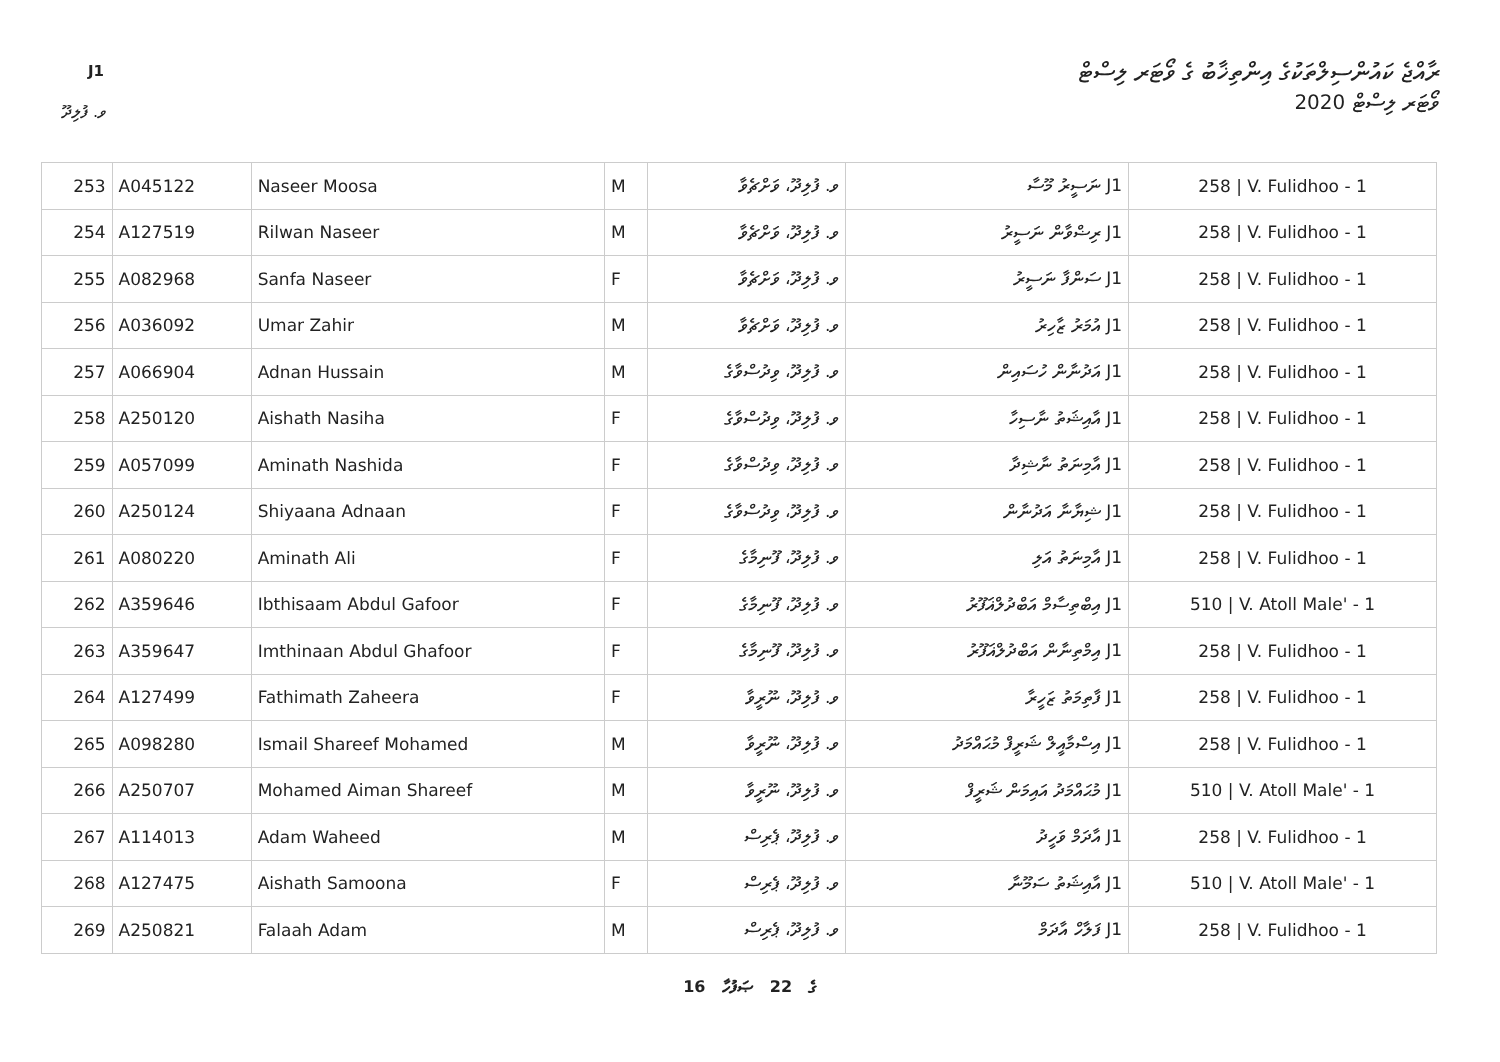J1
ރާއްޖެ ކައުންސިލްތަކުގެ އިންތިޚާބު ގެ ވޯޓަރ ލިސްޓް
ވޯޓަރ ލިސްޓް 2020 ވ. ފުލިދޫ
| 253 | A045122 | Naseer Moosa | M | ވ. ފުލިދޫ، ވަށްޗެވާ | J1 ނަސީރު މޫސާ | 258 / V. Fulidhoo - 1 |
| 254 | A127519 | Rilwan Naseer | M | ވ. ފުލިދޫ، ވަށްޗެވާ | J1 ރިޟްވާން ނަސީރު | 258 / V. Fulidhoo - 1 |
| 255 | A082968 | Sanfa Naseer | F | ވ. ފުލިދޫ، ވަށްޗެވާ | J1 ސަންފާ ނަސީރު | 258 / V. Fulidhoo - 1 |
| 256 | A036092 | Umar Zahir | M | ވ. ފުލިދޫ، ވަށްޗެވާ | J1 އުމަރު ޒާހިރު | 258 / V. Fulidhoo - 1 |
| 257 | A066904 | Adnan Hussain | M | ވ. ފުލިދޫ، ވިދުސްވާގެ | J1 އަދުނާން ހުސައިން | 258 / V. Fulidhoo - 1 |
| 258 | A250120 | Aishath Nasiha | F | ވ. ފުލިދޫ، ވިދުސްވާގެ | J1 އާއިޝަތު ނާސިހާ | 258 / V. Fulidhoo - 1 |
| 259 | A057099 | Aminath Nashida | F | ވ. ފުލިދޫ، ވިދުސްވާގެ | J1 އާމިނަތު ނާޝިދާ | 258 / V. Fulidhoo - 1 |
| 260 | A250124 | Shiyaana Adnaan | F | ވ. ފުލިދޫ، ވިދުސްވާގެ | J1 ޝިޔާނާ އަދުނާން | 258 / V. Fulidhoo - 1 |
| 261 | A080220 | Aminath Ali | F | ވ. ފުލިދޫ، ފޫނިމާގެ | J1 އާމިނަތު އަލި | 258 / V. Fulidhoo - 1 |
| 262 | A359646 | Ibthisaam Abdul Gafoor | F | ވ. ފުލިދޫ، ފޫނިމާގެ | J1 އިބްތިސާމް އަބްދުލްޣަފޫރު | 510 / V. Atoll Male' - 1 |
| 263 | A359647 | Imthinaan Abdul Ghafoor | F | ވ. ފުލިދޫ، ފޫނިމާގެ | J1 އިމްތިނާން އަބްދުލްޣަފޫރު | 258 / V. Fulidhoo - 1 |
| 264 | A127499 | Fathimath Zaheera | F | ވ. ފުލިދޫ، ނޫރީވާ | J1 ފާތިމަތު ޒަހީރާ | 258 / V. Fulidhoo - 1 |
| 265 | A098280 | Ismail Shareef Mohamed | M | ވ. ފުލިދޫ، ނޫރީވާ | J1 އިސްމާއީލް ޝަރީފް މުޙައްމަދު | 258 / V. Fulidhoo - 1 |
| 266 | A250707 | Mohamed Aiman Shareef | M | ވ. ފުލިދޫ، ނޫރީވާ | J1 މުޙައްމަދު އައިމަން ޝަރީފް | 510 / V. Atoll Male' - 1 |
| 267 | A114013 | Adam Waheed | M | ވ. ފުލިދޫ، ޕެރިސް | J1 އާދަމް ވަހީދު | 258 / V. Fulidhoo - 1 |
| 268 | A127475 | Aishath Samoona | F | ވ. ފުލިދޫ، ޕެރިސް | J1 އާއިޝަތު ސަމޫނާ | 510 / V. Atoll Male' - 1 |
| 269 | A250821 | Falaah Adam | M | ވ. ފުލިދޫ، ޕެރިސް | J1 ފަލާހް އާދަމް | 258 / V. Fulidhoo - 1 |
16 ގެ 22 ޞަފުހާ